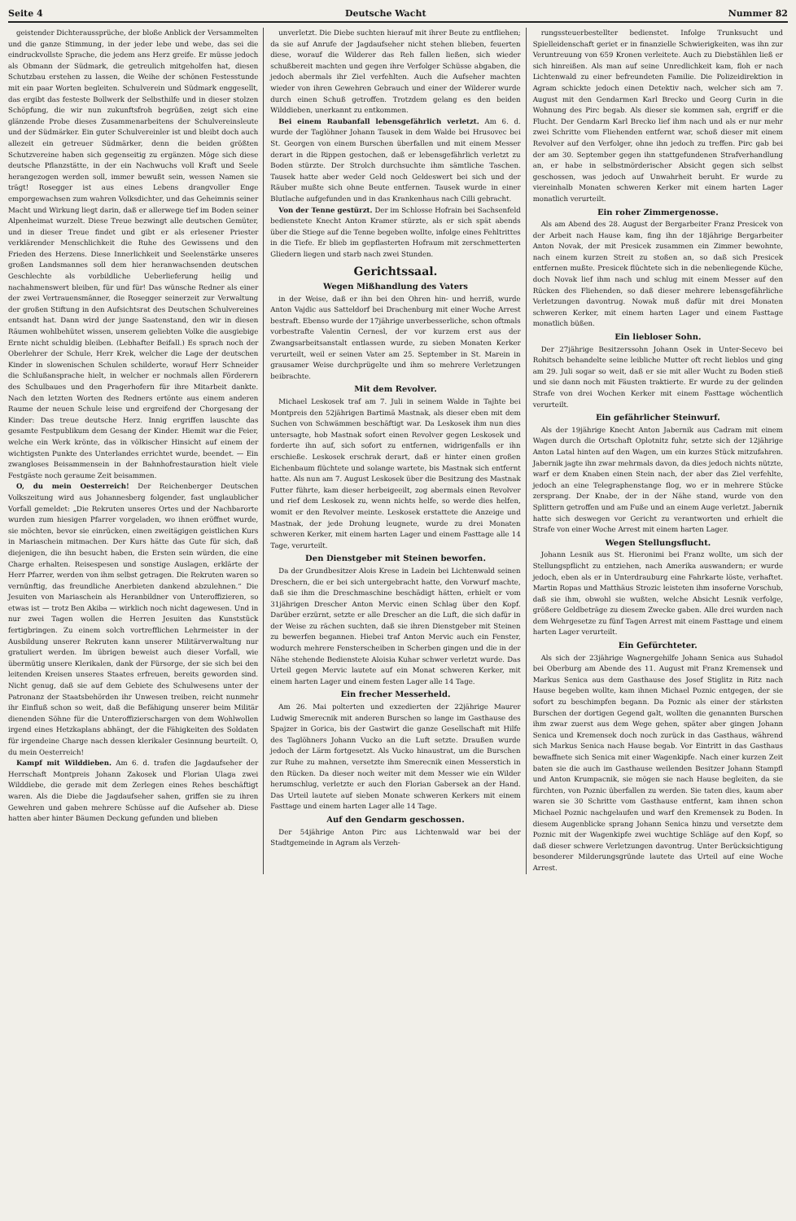Seite 4 Deutsche Wacht Nummer 82
geistender Dichteraussprüche, der bloße Anblick der Versammelten und die ganze Stimmung, in der jeder lebe und webe, das sei die eindruckvollste Sprache, die jedem ans Herz greife. Er müsse jedoch als Obmann der Südmark, die getreulich mitgeholfen hat, diesen Schutzbau erstehen zu lassen, die Weihe der schönen Festesstunde mit ein paar Worten begleiten. Schulverein und Südmark enggesellt, das ergibt das festeste Bollwerk der Selbsthilfe und in dieser stolzen Schöpfung, die wir nun zukunftsfroh begrüßen, zeigt sich eine glänzende Probe dieses Zusammenarbeitens der Schulvereinsleute und der Südmärker. Ein guter Schulvereinler ist und bleibt doch auch allezeit ein getreuer Südmärker, denn die beiden größten Schutzvereine haben sich gegenseitig zu ergänzen. Möge sich diese deutsche Pflanzstätte, in der ein Nachwuchs voll Kraft und Seele herangezogen werden soll, immer bewußt sein, wessen Namen sie trägt! Rosegger ist aus eines Lebens drangvoller Enge emporgewachsen zum wahren Volksdichter, und das Geheimnis seiner Macht und Wirkung liegt darin, daß er allerwege tief im Boden seiner Alpenheimat wurzelt. Diese Treue bezwingt alle deutschen Gemüter, und in dieser Treue findet und gibt er als erlesener Priester verklärender Menschlichkeit die Ruhe des Gewissens und den Frieden des Herzens. Diese Innerlichkeit und Seelenstärke unseres großen Landsmannes soll dem hier heranwachsenden deutschen Geschlechte als vorbildliche Ueberlieferung heilig und nachahmenswert bleiben, für und für! Das wünsche Redner als einer der zwei Vertrauensmänner, die Rosegger seinerzeit zur Verwaltung der großen Stiftung in den Aufsichtsrat des Deutschen Schulvereines entsandt hat. Dann wird der junge Saatenstand, den wir in diesen Räumen wohlbehütet wissen, unserem geliebten Volke die ausgiebige Ernte nicht schuldig bleiben. (Lebhafter Beifall.) Es sprach noch der Oberlehrer der Schule, Herr Krek, welcher die Lage der deutschen Kinder in slowenischen Schulen schilderte, worauf Herr Schneider die Schlußansprache hielt, in welcher er nochmals allen Förderern des Schulbaues und den Pragerhofern für ihre Mitarbeit dankte. Nach den letzten Worten des Redners ertönte aus einem anderen Raume der neuen Schule leise und ergreifend der Chorgesang der Kinder: Das treue deutsche Herz. Innig ergriffen lauschte das gesamte Festpublikum dem Gesang der Kinder. Hiemit war die Feier, welche ein Werk krönte, das in völkischer Hinsicht auf einem der wichtigsten Punkte des Unterlandes errichtet wurde, beendet. — Ein zwangloses Beisammensein in der Bahnhofrestauration hielt viele Festgäste noch geraume Zeit beisammen.
O, du mein Oesterreich! Der Reichenberger Deutschen Volkszeitung wird aus Johannesberg folgender, fast unglaublicher Vorfall gemeldet: „Die Rekruten unseres Ortes und der Nachbarorte wurden zum hiesigen Pfarrer vorgeladen, wo ihnen eröffnet wurde, sie möchten, bevor sie einrücken, einen zweitägigen geistlichen Kurs in Mariaschein mitmachen. Der Kurs hätte das Gute für sich, daß diejenigen, die ihn besucht haben, die Ersten sein würden, die eine Charge erhalten. Reisespesen und sonstige Auslagen, erklärte der Herr Pfarrer, werden von ihm selbst getragen. Die Rekruten waren so vernünftig, das freundliche Anerbieten dankend abzulehnen.“ Die Jesuiten von Mariaschein als Heranbildner von Unteroffizieren, so etwas ist — trotz Ben Akiba — wirklich noch nicht dagewesen. Und in nur zwei Tagen wollen die Herren Jesuiten das Kunststück fertigbringen. Zu einem solch vortrefflichen Lehrmeister in der Ausbildung unserer Rekruten kann unserer Militärverwaltung nur gratuliert werden. Im übrigen beweist auch dieser Vorfall, wie übermütig unsere Klerikalen, dank der Fürsorge, der sie sich bei den leitenden Kreisen unseres Staates erfreuen, bereits geworden sind. Nicht genug, daß sie auf dem Gebiete des Schulwesens unter der Patronanz der Staatsbehörden ihr Unwesen treiben, reicht nunmehr ihr Einfluß schon so weit, daß die Befähigung unserer beim Militär dienenden Söhne für die Unteroffizierschargen von dem Wohlwollen irgend eines Hetzkaplans abhängt, der die Fähigkeiten des Soldaten für irgendeine Charge nach dessen klerikaler Gesinnung beurteilt. O, du mein Oesterreich!
Kampf mit Wilddieben. Am 6. d. trafen die Jagdaufseher der Herrschaft Montpreis Johann Zakosek und Florian Ulaga zwei Wilddiebe, die gerade mit dem Zerlegen eines Rehes beschäftigt waren. Als die Diebe die Jagdaufseher sahen, griffen sie zu ihren Gewehren und gaben mehrere Schüsse auf die Aufseher ab. Diese hatten aber hinter Bäumen Deckung gefunden und blieben
unverletzt. Die Diebe suchten hierauf mit ihrer Beute zu entfliehen; da sie auf Anrufe der Jagdaufseher nicht stehen blieben, feuerten diese, worauf die Wilderer das Reh fallen ließen, sich wieder schußbereit machten und gegen ihre Verfolger Schüsse abgaben, die jedoch abermals ihr Ziel verfehlten. Auch die Aufseher machten wieder von ihren Gewehren Gebrauch und einer der Wilderer wurde durch einen Schuß getroffen. Trotzdem gelang es den beiden Wilddieben, unerkannt zu entkommen.
Bei einem Raubanfall lebensgefährlich verletzt. Am 6. d. wurde der Taglöhner Johann Tausek in dem Walde bei Hrusovec bei St. Georgen von einem Burschen überfallen und mit einem Messer derart in die Rippen gestochen, daß er lebensgefährlich verletzt zu Boden stürzte. Der Strolch durchsuchte ihm sämtliche Taschen. Tausek hatte aber weder Geld noch Geldeswert bei sich und der Räuber mußte sich ohne Beute entfernen. Tausek wurde in einer Blutlache aufgefunden und in das Krankenhaus nach Cilli gebracht.
Von der Tenne gestürzt. Der im Schlosse Hofrain bei Sachsenfeld bedienstete Knecht Anton Kramer stürzte, als er sich spät abends über die Stiege auf die Tenne begeben wollte, infolge eines Fehltrittes in die Tiefe. Er blieb im gepflasterten Hofraum mit zerschmetterten Gliedern liegen und starb nach zwei Stunden.
Gerichtssaal.
Wegen Mißhandlung des Vaters
in der Weise, daß er ihn bei den Ohren hin- und herriß, wurde Anton Vajdic aus Satteldorf bei Drachenburg mit einer Woche Arrest bestraft. Ebenso wurde der 17jährige unverbesserliche, schon oftmals vorbestrafte Valentin Cernesl, der vor kurzem erst aus der Zwangsarbeitsanstalt entlassen wurde, zu sieben Monaten Kerker verurteilt, weil er seinen Vater am 25. September in St. Marein in grausamer Weise durchprügelte und ihm so mehrere Verletzungen beibrachte.
Mit dem Revolver.
Michael Leskosek traf am 7. Juli in seinem Walde in Tajhte bei Montpreis den 52jährigen Bartimä Mastnak, als dieser eben mit dem Suchen von Schwämmen beschäftigt war. Da Leskosek ihm nun dies untersagte, hob Mastnak sofort einen Revolver gegen Leskosek und forderte ihn auf, sich sofort zu entfernen, widrigenfalls er ihn erschieße. Leskosek erschrak derart, daß er hinter einen großen Eichenbaum flüchtete und solange wartete, bis Mastnak sich entfernt hatte. Als nun am 7. August Leskosek über die Besitzung des Mastnak Futter führte, kam dieser herbeigeeilt, zog abermals einen Revolver und rief dem Leskosek zu, wenn nichts helfe, so werde dies helfen, womit er den Revolver meinte. Leskosek erstattete die Anzeige und Mastnak, der jede Drohung leugnete, wurde zu drei Monaten schweren Kerker, mit einem harten Lager und einem Fasttage alle 14 Tage, verurteilt.
Den Dienstgeber mit Steinen beworfen.
Da der Grundbesitzer Alois Krese in Ladein bei Lichtenwald seinen Dreschern, die er bei sich untergebracht hatte, den Vorwurf machte, daß sie ihm die Dreschmaschine beschädigt hätten, erhielt er vom 31jährigen Drescher Anton Mervic einen Schlag über den Kopf. Darüber erzürnt, setzte er alle Drescher an die Luft, die sich dafür in der Weise zu rächen suchten, daß sie ihren Dienstgeber mit Steinen zu bewerfen begannen. Hiebei traf Anton Mervic auch ein Fenster, wodurch mehrere Fensterscheiben in Scherben gingen und die in der Nähe stehende Bedienstete Aloisia Kuhar schwer verletzt wurde. Das Urteil gegen Mervic lautete auf ein Monat schweren Kerker, mit einem harten Lager und einem festen Lager alle 14 Tage.
Ein frecher Messerheld.
Am 26. Mai polterten und exzedierten der 22jährige Maurer Ludwig Smerecnik mit anderen Burschen so lange im Gasthause des Spajzer in Gorica, bis der Gastwirt die ganze Gesellschaft mit Hilfe des Taglöhners Johann Vucko an die Luft setzte. Draußen wurde jedoch der Lärm fortgesetzt. Als Vucko hinaustrat, um die Burschen zur Ruhe zu mahnen, versetzte ihm Smerecnik einen Messerstich in den Rücken. Da dieser noch weiter mit dem Messer wie ein Wilder herumschlug, verletzte er auch den Florian Gabersek an der Hand. Das Urteil lautete auf sieben Monate schweren Kerkers mit einem Fasttage und einem harten Lager alle 14 Tage.
Auf den Gendarm geschossen.
Der 54jährige Anton Pirc aus Lichtenwald war bei der Stadtgemeinde in Agram als Verzeh-
rungssteuerbestellter bedienstet. Infolge Trunksucht und Spielleidenschaft geriet er in finanzielle Schwierigkeiten, was ihn zur Veruntreuung von 659 Kronen verleitete. Auch zu Diebstählen ließ er sich hinreißen. Als man auf seine Unredlichkeit kam, floh er nach Lichtenwald zu einer befreundeten Familie. Die Polizeidirektion in Agram schickte jedoch einen Detektiv nach, welcher sich am 7. August mit den Gendarmen Karl Brecko und Georg Curin in die Wohnung des Pirc begab. Als dieser sie kommen sah, ergriff er die Flucht. Der Gendarm Karl Brecko lief ihm nach und als er nur mehr zwei Schritte vom Fliehenden entfernt war, schoß dieser mit einem Revolver auf den Verfolger, ohne ihn jedoch zu treffen. Pirc gab bei der am 30. September gegen ihn stattgefundenen Strafverhandlung an, er habe in selbstmörderischer Absicht gegen sich selbst geschossen, was jedoch auf Unwahrheit beruht. Er wurde zu viereinhalb Monaten schweren Kerker mit einem harten Lager monatlich verurteilt.
Ein roher Zimmergenosse.
Als am Abend des 28. August der Bergarbeiter Franz Presicek von der Arbeit nach Hause kam, fing ihn der 18jährige Bergarbeiter Anton Novak, der mit Presicek zusammen ein Zimmer bewohnte, nach einem kurzen Streit zu stoßen an, so daß sich Presicek entfernen mußte. Presicek flüchtete sich in die nebenliegende Küche, doch Novak lief ihm nach und schlug mit einem Messer auf den Rücken des Fliehenden, so daß dieser mehrere lebensgefährliche Verletzungen davontrug. Nowak muß dafür mit drei Monaten schweren Kerker, mit einem harten Lager und einem Fasttage monatlich büßen.
Ein liebloser Sohn.
Der 27jährige Besitzerssohn Johann Osek in Unter-Secevo bei Rohitsch behandelte seine leibliche Mutter oft recht lieblos und ging am 29. Juli sogar so weit, daß er sie mit aller Wucht zu Boden stieß und sie dann noch mit Fäusten traktierte. Er wurde zu der gelinden Strafe von drei Wochen Kerker mit einem Fasttage wöchentlich verurteilt.
Ein gefährlicher Steinwurf.
Als der 19jährige Knecht Anton Jabernik aus Cadram mit einem Wagen durch die Ortschaft Oplotnitz fuhr, setzte sich der 12jährige Anton Latal hinten auf den Wagen, um ein kurzes Stück mitzufahren. Jabernik jagte ihn zwar mehrmals davon, da dies jedoch nichts nützte, warf er dem Knaben einen Stein nach, der aber das Ziel verfehlte, jedoch an eine Telegraphenstange flog, wo er in mehrere Stücke zersprang. Der Knabe, der in der Nähe stand, wurde von den Splittern getroffen und am Fuße und an einem Auge verletzt. Jabernik hatte sich deswegen vor Gericht zu verantworten und erhielt die Strafe von einer Woche Arrest mit einem harten Lager.
Wegen Stellungsflucht.
Johann Lesnik aus St. Hieronimi bei Franz wollte, um sich der Stellungspflicht zu entziehen, nach Amerika auswandern; er wurde jedoch, eben als er in Unterdrauburg eine Fahrkarte löste, verhaftet. Martin Ropas und Matthäus Strozic leisteten ihm insoferne Vorschub, daß sie ihm, obwohl sie wußten, welche Absicht Lesnik verfolge, größere Geldbeträge zu diesem Zwecke gaben. Alle drei wurden nach dem Wehrgesetze zu fünf Tagen Arrest mit einem Fasttage und einem harten Lager verurteilt.
Ein Gefürchteter.
Als sich der 23jährige Wagnergehilfe Johann Senica aus Suhadol bei Oberburg am Abende des 11. August mit Franz Kremensek und Markus Senica aus dem Gasthause des Josef Stiglitz in Ritz nach Hause begeben wollte, kam ihnen Michael Poznic entgegen, der sie sofort zu beschimpfen begann. Da Poznic als einer der stärksten Burschen der dortigen Gegend galt, wollten die genannten Burschen ihm zwar zuerst aus dem Wege gehen, später aber gingen Johann Senica und Kremensek doch noch zurück in das Gasthaus, während sich Markus Senica nach Hause begab. Vor Eintritt in das Gasthaus bewaffnete sich Senica mit einer Wagenkipfe. Nach einer kurzen Zeit baten sie die auch im Gasthause weilenden Besitzer Johann Stampfl und Anton Krumpacnik, sie mögen sie nach Hause begleiten, da sie fürchten, von Poznic überfallen zu werden. Sie taten dies, kaum aber waren sie 30 Schritte vom Gasthause entfernt, kam ihnen schon Michael Poznic nachgelaufen und warf den Kremensek zu Boden. In diesem Augenblicke sprang Johann Senica hinzu und versetzte dem Poznic mit der Wagenkipfe zwei wuchtige Schläge auf den Kopf, so daß dieser schwere Verletzungen davontrug. Unter Berücksichtigung besonderer Milderungsgründe lautete das Urteil auf eine Woche Arrest.